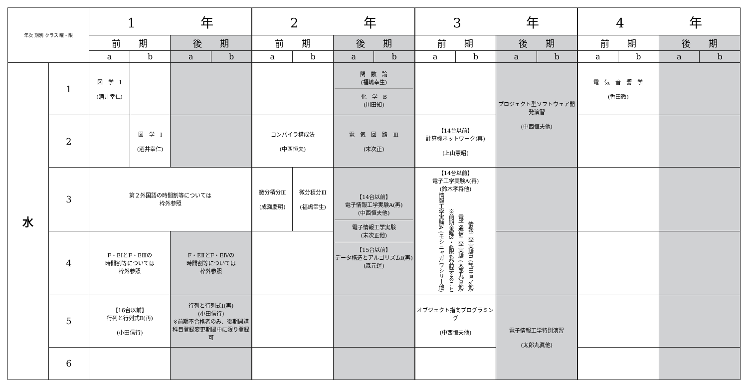| 年次 期別 クラス 曜・限 | | 1 年 | | | | 2 年 | | | | 3 年 | | | | 4 年 | | | |
| --- | --- | --- | --- | --- | --- | --- | --- | --- | --- | --- | --- | --- | --- | --- | --- | --- | --- |
| | | 前 期 | | 後 期 | | 前 期 | | 後 期 | | 前 期 | | 後 期 | | 前 期 | | 後 期 | |
| | | a | b | a | b | a | b | a | b | a | b | a | b | a | b | a | b |
| 水 | 1 | 図 学 Ⅰ (酒井幸仁) | | | | | | 関 数 論 (福嶋幸生) 化 学 B (川田知) | | | | プロジェクト型ソフトウェア開発演習 (中西恒夫他) | | 電 気 音 響 学 (香田徹) | | | |
| | 2 | | 図 学 Ⅰ (酒井幸仁) | | | コンパイラ構成法 (中西恒夫) | | 電 気 回 路 Ⅲ (末次正) | | 【14台以前】 計算機ネットワーク(再) (上山憲昭) | | | | | | | |
| | 3 | 第２外国語の時間割等については 枠外参照 | | | | 微分積分Ⅲ (成瀬慶明) | 微分積分Ⅲ (福嶋幸生) | 【14台以前】 電子情報工学実験A(再) (中西恒夫他) 電子情報工学実験 (末次正他) 【15台以前】 データ構造とアルゴリズムⅠ(再) (森元逞) | | 【14台以前】 電子工学実験A(再) (鈴木孝将他) 情報工学実験A (モシニャガ,ワシリー他) ※前期金曜3・4限も登録すること 電子通信工学実験 (太郎丸眞他) 情報工学実験B (鶴田直之他) | | | | | | | |
| | 4 | F・EⅠとF・EⅢの 時間割等については 枠外参照 | | F・EⅡとF・EⅣの 時間割等については 枠外参照 | | | | | | | | | | | | | |
| | 5 | 【16台以前】 行列と行列式Ⅱ(再) (小田信行) | | 行列と行列式Ⅰ(再) (小田信行) ※前期不合格者のみ、後期開講科目登録変更期間中に限り登録可 | | | | | | オブジェクト指向プログラミング (中西恒夫他) | | 電子情報工学特別演習 (太郎丸眞他) | | | | | |
| | 6 | | | | | | | | | | | | | | | | |